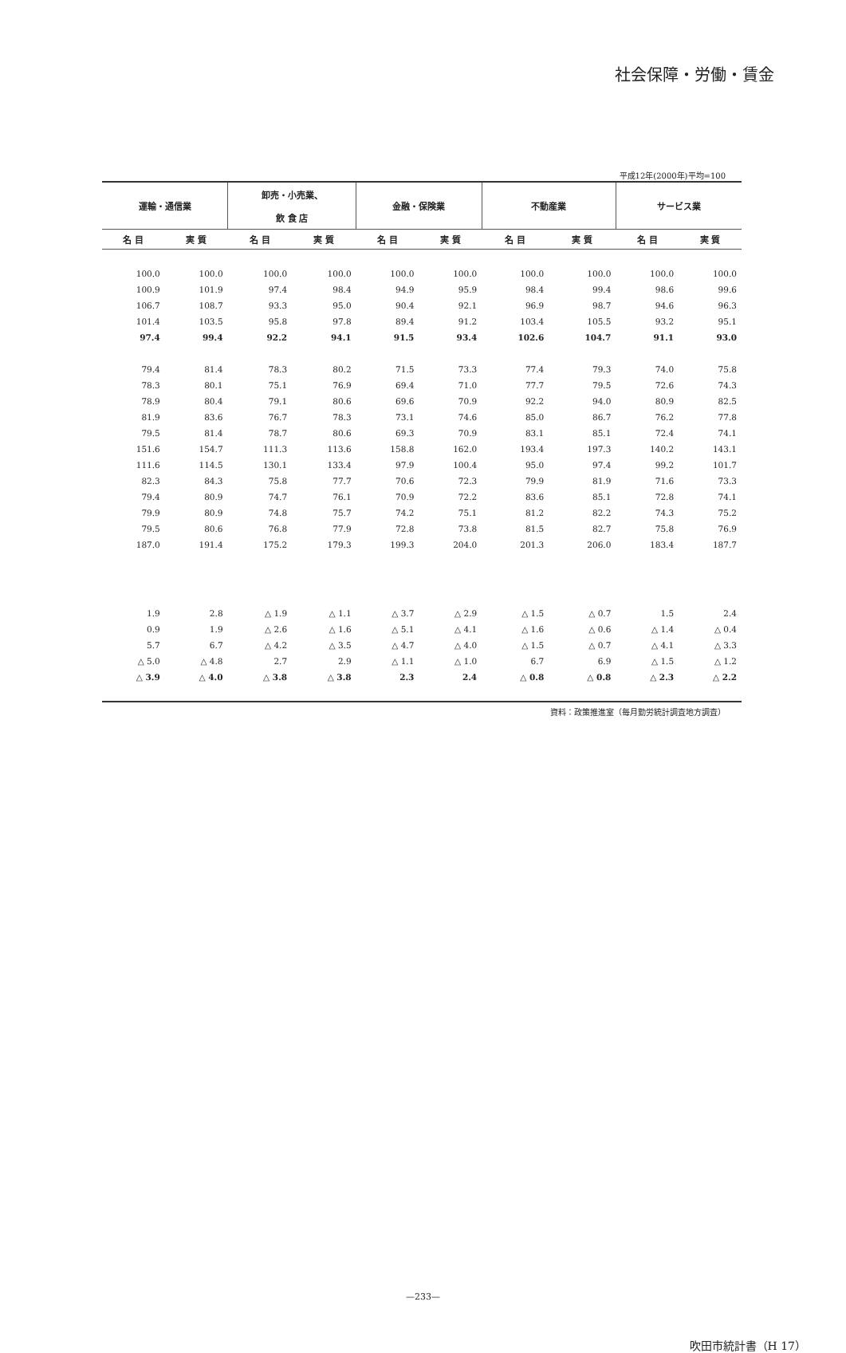社会保障・労働・賃金
平成12年(2000年)平均=100
| 運輸・通信業 | | 卸売・小売業、 飲 食 店 | | 金融・保険業 | | 不動産業 | | サービス業 | |
| --- | --- | --- | --- | --- | --- | --- | --- | --- | --- |
| 名 目 | 実 質 | 名 目 | 実 質 | 名 目 | 実 質 | 名 目 | 実 質 | 名 目 | 実 質 |
| 100.0 | 100.0 | 100.0 | 100.0 | 100.0 | 100.0 | 100.0 | 100.0 | 100.0 | 100.0 |
| 100.9 | 101.9 | 97.4 | 98.4 | 94.9 | 95.9 | 98.4 | 99.4 | 98.6 | 99.6 |
| 106.7 | 108.7 | 93.3 | 95.0 | 90.4 | 92.1 | 96.9 | 98.7 | 94.6 | 96.3 |
| 101.4 | 103.5 | 95.8 | 97.8 | 89.4 | 91.2 | 103.4 | 105.5 | 93.2 | 95.1 |
| 97.4 | 99.4 | 92.2 | 94.1 | 91.5 | 93.4 | 102.6 | 104.7 | 91.1 | 93.0 |
| 79.4 | 81.4 | 78.3 | 80.2 | 71.5 | 73.3 | 77.4 | 79.3 | 74.0 | 75.8 |
| 78.3 | 80.1 | 75.1 | 76.9 | 69.4 | 71.0 | 77.7 | 79.5 | 72.6 | 74.3 |
| 78.9 | 80.4 | 79.1 | 80.6 | 69.6 | 70.9 | 92.2 | 94.0 | 80.9 | 82.5 |
| 81.9 | 83.6 | 76.7 | 78.3 | 73.1 | 74.6 | 85.0 | 86.7 | 76.2 | 77.8 |
| 79.5 | 81.4 | 78.7 | 80.6 | 69.3 | 70.9 | 83.1 | 85.1 | 72.4 | 74.1 |
| 151.6 | 154.7 | 111.3 | 113.6 | 158.8 | 162.0 | 193.4 | 197.3 | 140.2 | 143.1 |
| 111.6 | 114.5 | 130.1 | 133.4 | 97.9 | 100.4 | 95.0 | 97.4 | 99.2 | 101.7 |
| 82.3 | 84.3 | 75.8 | 77.7 | 70.6 | 72.3 | 79.9 | 81.9 | 71.6 | 73.3 |
| 79.4 | 80.9 | 74.7 | 76.1 | 70.9 | 72.2 | 83.6 | 85.1 | 72.8 | 74.1 |
| 79.9 | 80.9 | 74.8 | 75.7 | 74.2 | 75.1 | 81.2 | 82.2 | 74.3 | 75.2 |
| 79.5 | 80.6 | 76.8 | 77.9 | 72.8 | 73.8 | 81.5 | 82.7 | 75.8 | 76.9 |
| 187.0 | 191.4 | 175.2 | 179.3 | 199.3 | 204.0 | 201.3 | 206.0 | 183.4 | 187.7 |
| 1.9 | 2.8 | △ 1.9 | △ 1.1 | △ 3.7 | △ 2.9 | △ 1.5 | △ 0.7 | 1.5 | 2.4 |
| 0.9 | 1.9 | △ 2.6 | △ 1.6 | △ 5.1 | △ 4.1 | △ 1.6 | △ 0.6 | △ 1.4 | △ 0.4 |
| 5.7 | 6.7 | △ 4.2 | △ 3.5 | △ 4.7 | △ 4.0 | △ 1.5 | △ 0.7 | △ 4.1 | △ 3.3 |
| △ 5.0 | △ 4.8 | 2.7 | 2.9 | △ 1.1 | △ 1.0 | 6.7 | 6.9 | △ 1.5 | △ 1.2 |
| △ 3.9 | △ 4.0 | △ 3.8 | △ 3.8 | 2.3 | 2.4 | △ 0.8 | △ 0.8 | △ 2.3 | △ 2.2 |
資料：政策推進室（毎月勤労統計調査地方調査）
—233—
吹田市統計書（H 17）